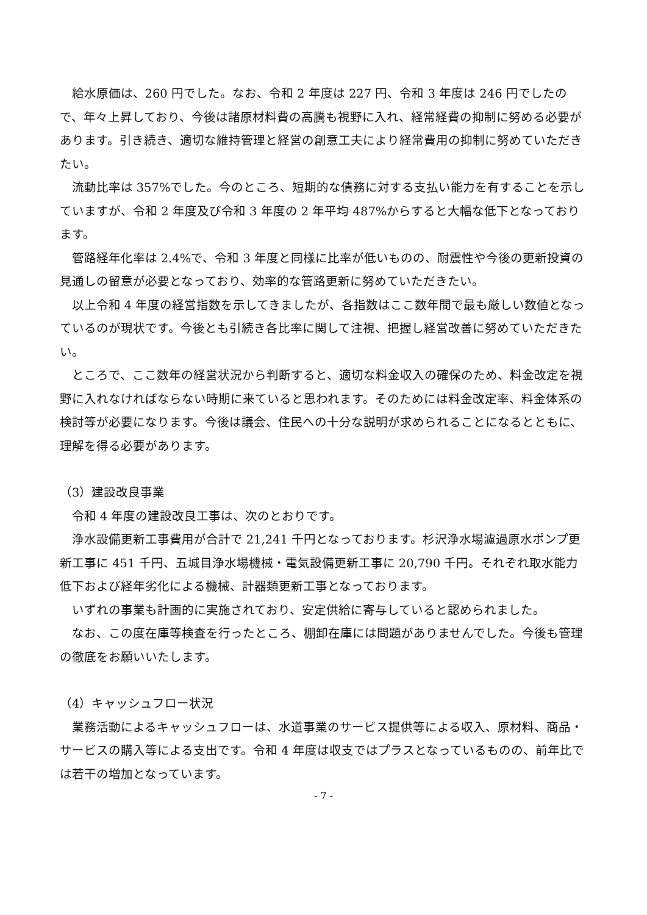給水原価は、260 円でした。なお、令和 2 年度は 227 円、令和 3 年度は 246 円でしたので、年々上昇しており、今後は諸原材料費の高騰も視野に入れ、経常経費の抑制に努める必要があります。引き続き、適切な維持管理と経営の創意工夫により経常費用の抑制に努めていただきたい。
流動比率は 357%でした。今のところ、短期的な債務に対する支払い能力を有することを示していますが、令和 2 年度及び令和 3 年度の 2 年平均 487%からすると大幅な低下となっております。
管路経年化率は 2.4%で、令和 3 年度と同様に比率が低いものの、耐震性や今後の更新投資の見通しの留意が必要となっており、効率的な管路更新に努めていただきたい。
以上令和 4 年度の経営指数を示してきましたが、各指数はここ数年間で最も厳しい数値となっているのが現状です。今後とも引続き各比率に関して注視、把握し経営改善に努めていただきたい。
ところで、ここ数年の経営状況から判断すると、適切な料金収入の確保のため、料金改定を視野に入れなければならない時期に来ていると思われます。そのためには料金改定率、料金体系の検討等が必要になります。今後は議会、住民への十分な説明が求められることになるとともに、理解を得る必要があります。
（3）建設改良事業
令和 4 年度の建設改良工事は、次のとおりです。
浄水設備更新工事費用が合計で 21,241 千円となっております。杉沢浄水場濾過原水ポンプ更新工事に 451 千円、五城目浄水場機械・電気設備更新工事に 20,790 千円。それぞれ取水能力低下および経年劣化による機械、計器類更新工事となっております。
いずれの事業も計画的に実施されており、安定供給に寄与していると認められました。
なお、この度在庫等検査を行ったところ、棚卸在庫には問題がありませんでした。今後も管理の徹底をお願いいたします。
（4）キャッシュフロー状況
業務活動によるキャッシュフローは、水道事業のサービス提供等による収入、原材料、商品・サービスの購入等による支出です。令和 4 年度は収支ではプラスとなっているものの、前年比では若干の増加となっています。
- 7 -